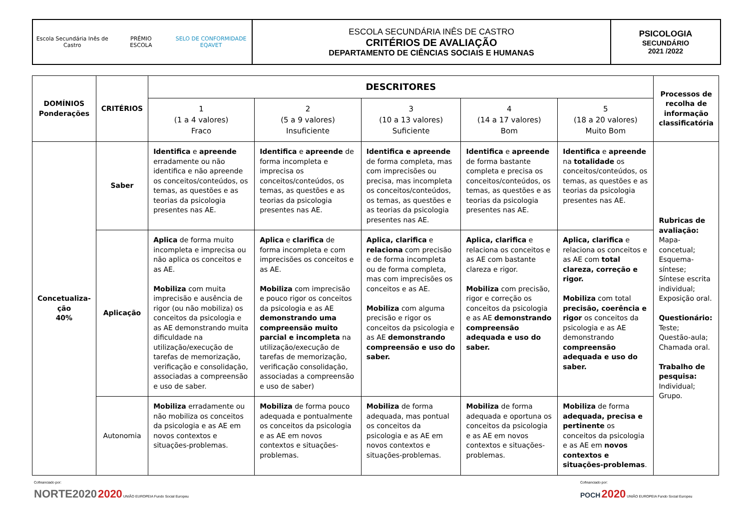Escola Secundária Inês de Castro PRÉMIO ESCOLA SELO DE CONFORMIDADE EQAVET
ESCOLA SECUNDÁRIA INÊS DE CASTRO
CRITÉRIOS DE AVALIAÇÃO
DEPARTAMENTO DE CIÊNCIAS SOCIAIS E HUMANAS
PSICOLOGIA
SECUNDÁRIO
2021 /2022
| DOMÍNIOS Ponderações | CRITÉRIOS | DESCRITORES | | | | | Processos de recolha de informação classificatória |
| --- | --- | --- | --- | --- | --- | --- | --- |
| | | 1 (1 a 4 valores) Fraco | 2 (5 a 9 valores) Insuficiente | 3 (10 a 13 valores) Suficiente | 4 (14 a 17 valores) Bom | 5 (18 a 20 valores) Muito Bom | |
| Concetualiza-ção 40% | Saber | Identifica e apreende erradamente ou não identifica e não apreende os conceitos/conteúdos, os temas, as questões e as teorias da psicologia presentes nas AE. | Identifica e apreende de forma incompleta e imprecisa os conceitos/conteúdos, os temas, as questões e as teorias da psicologia presentes nas AE. | Identifica e apreende de forma completa, mas com imprecisões ou precisa, mas incompleta os conceitos/conteúdos, os temas, as questões e as teorias da psicologia presentes nas AE. | Identifica e apreende de forma bastante completa e precisa os conceitos/conteúdos, os temas, as questões e as teorias da psicologia presentes nas AE. | Identifica e apreende na totalidade os conceitos/conteúdos, os temas, as questões e as teorias da psicologia presentes nas AE. | Rubricas de avaliação: Mapa-concetual; Esquema-síntese; Síntese escrita individual; Exposição oral. Questionário: Teste; Questão-aula; Chamada oral. Trabalho de pesquisa: Individual; Grupo. |
| | Aplicação | Aplica de forma muito incompleta e imprecisa ou não aplica os conceitos e as AE. Mobiliza com muita imprecisão e ausência de rigor (ou não mobiliza) os conceitos da psicologia e as AE demonstrando muita dificuldade na utilização/execução de tarefas de memorização, verificação e consolidação, associadas a compreensão e uso de saber. | Aplica e clarifica de forma incompleta e com imprecisões os conceitos e as AE. Mobiliza com imprecisão e pouco rigor os conceitos da psicologia e as AE demonstrando uma compreensão muito parcial e incompleta na utilização/execução de tarefas de memorização, verificação consolidação, associadas a compreensão e uso de saber) | Aplica, clarifica e relaciona com precisão e de forma incompleta ou de forma completa, mas com imprecisões os conceitos e as AE. Mobiliza com alguma precisão e rigor os conceitos da psicologia e as AE demonstrando compreensão e uso do saber. | Aplica, clarifica e relaciona os conceitos e as AE com bastante clareza e rigor. Mobiliza com precisão, rigor e correção os conceitos da psicologia e as AE demonstrando compreensão adequada e uso do saber. | Aplica, clarifica e relaciona os conceitos e as AE com total clareza, correção e rigor. Mobiliza com total precisão, coerência e rigor os conceitos da psicologia e as AE demonstrando compreensão adequada e uso do saber. | |
| | Autonomia | Mobiliza erradamente ou não mobiliza os conceitos da psicologia e as AE em novos contextos e situações-problemas. | Mobiliza de forma pouco adequada e pontualmente os conceitos da psicologia e as AE em novos contextos e situações-problemas. | Mobiliza de forma adequada, mas pontual os conceitos da psicologia e as AE em novos contextos e situações-problemas. | Mobiliza de forma adequada e oportuna os conceitos da psicologia e as AE em novos contextos e situações-problemas. | Mobiliza de forma adequada, precisa e pertinente os conceitos da psicologia e as AE em novos contextos e situações-problemas . | |
Cofinanciado por:
NORTE2020 2020 UNIÃO EUROPEIA Fundo Social Europeu
Cofinanciado por:
POCH 2020 UNIÃO EUROPEIA Fundo Social Europeu